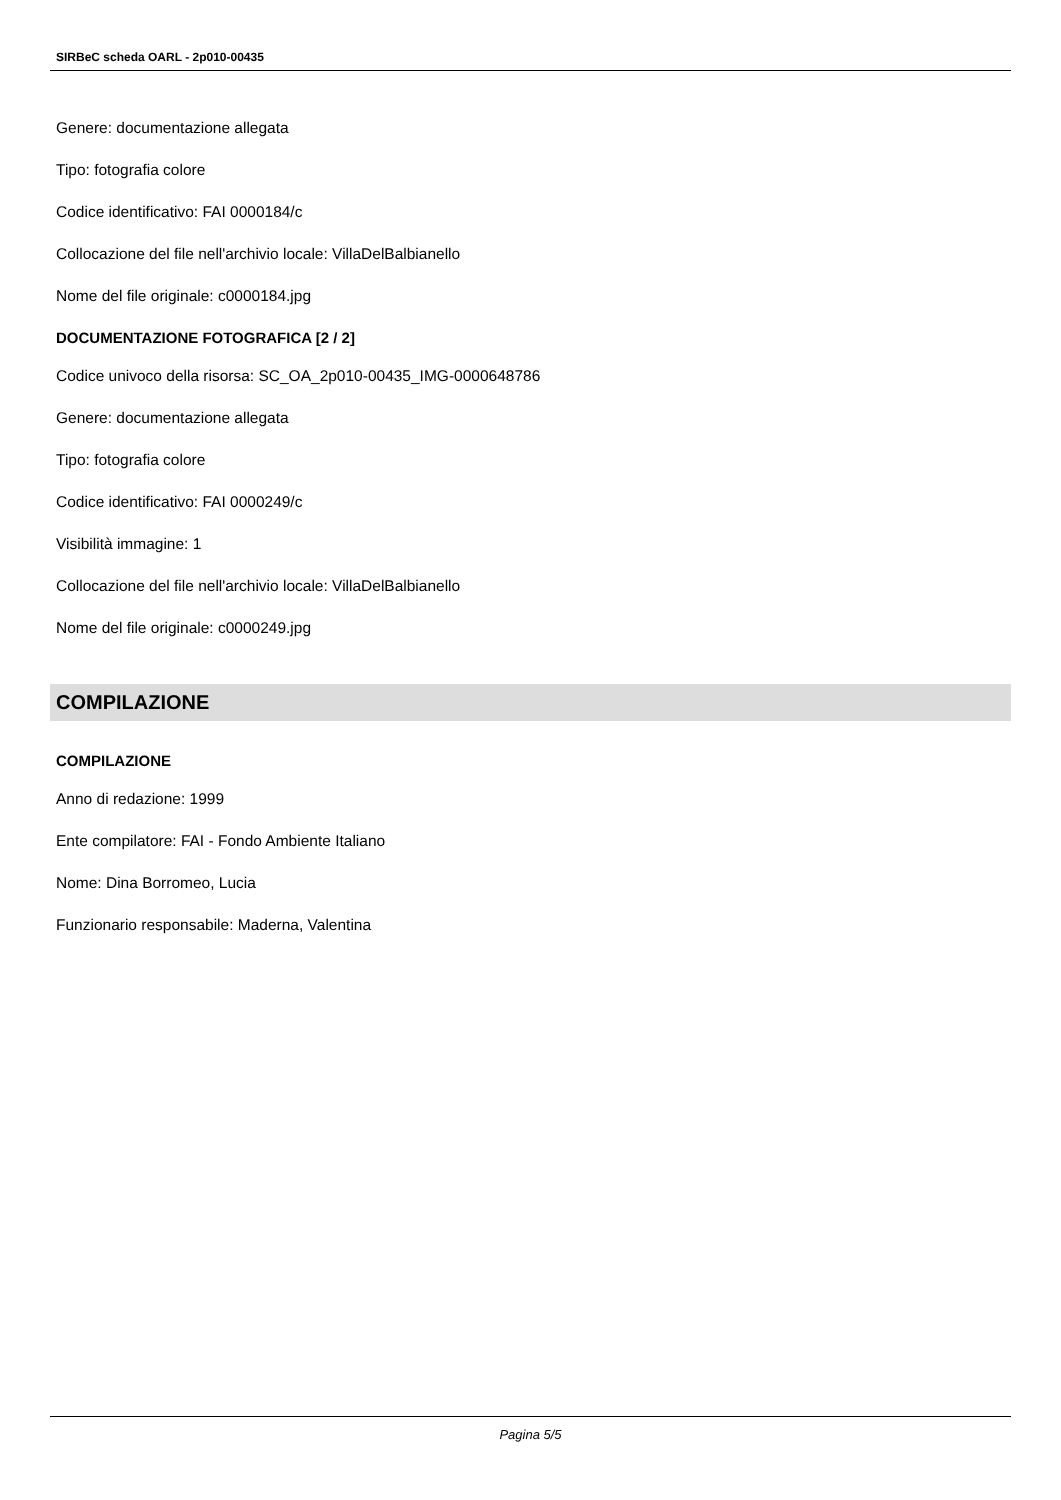SIRBeC scheda OARL - 2p010-00435
Genere: documentazione allegata
Tipo: fotografia colore
Codice identificativo: FAI 0000184/c
Collocazione del file nell'archivio locale: VillaDelBalbianello
Nome del file originale: c0000184.jpg
DOCUMENTAZIONE FOTOGRAFICA [2 / 2]
Codice univoco della risorsa: SC_OA_2p010-00435_IMG-0000648786
Genere: documentazione allegata
Tipo: fotografia colore
Codice identificativo: FAI 0000249/c
Visibilità immagine: 1
Collocazione del file nell'archivio locale: VillaDelBalbianello
Nome del file originale: c0000249.jpg
COMPILAZIONE
COMPILAZIONE
Anno di redazione: 1999
Ente compilatore: FAI - Fondo Ambiente Italiano
Nome: Dina Borromeo, Lucia
Funzionario responsabile: Maderna, Valentina
Pagina 5/5